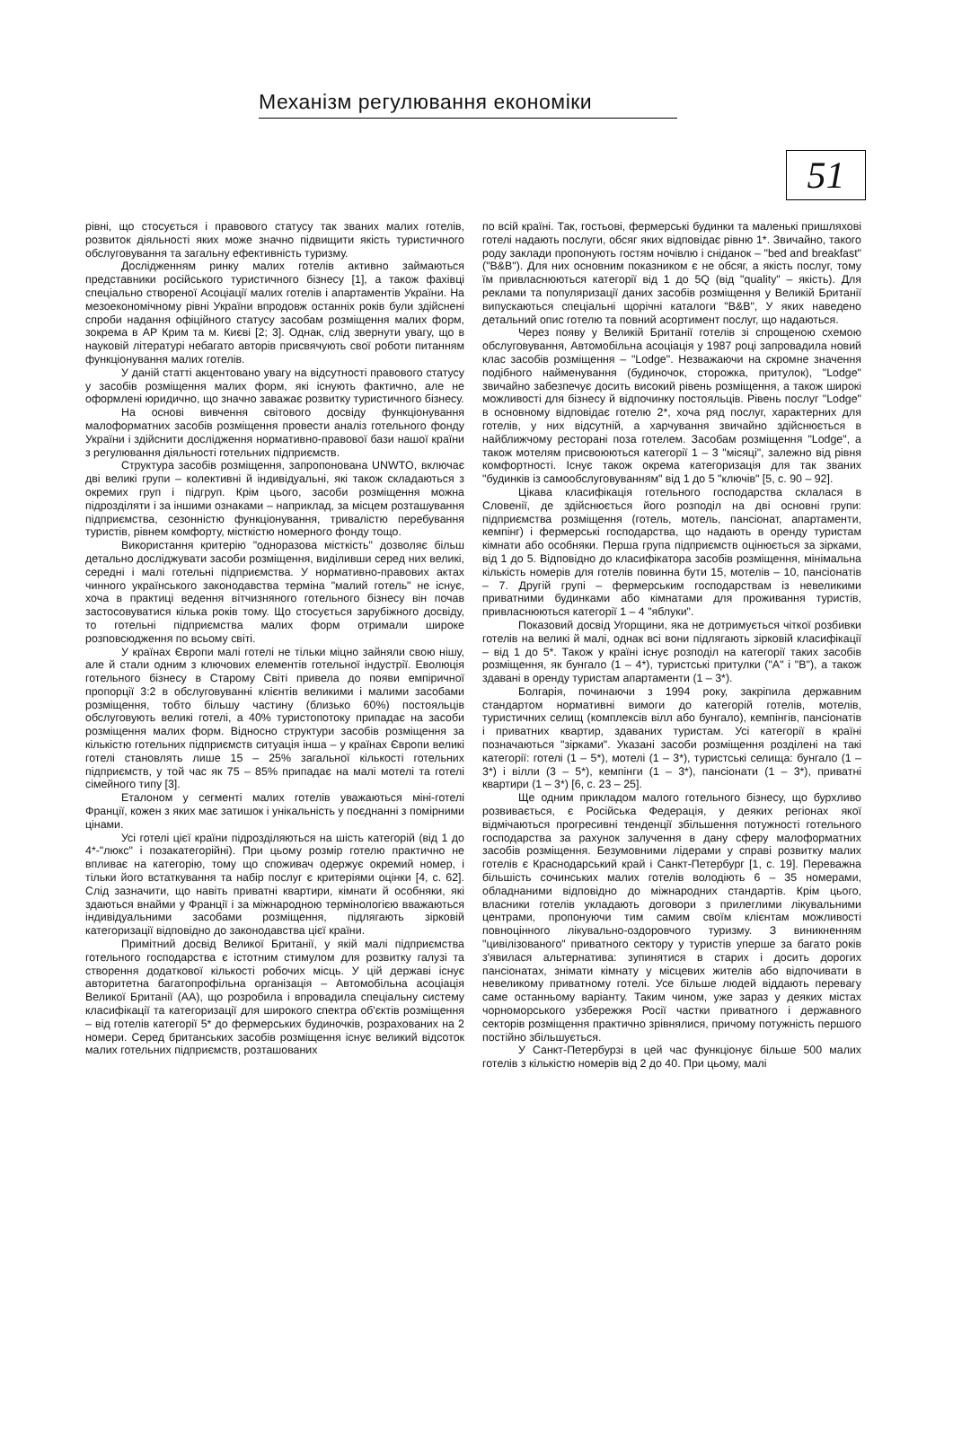Механізм регулювання економіки
51
рівні, що стосується і правового статусу так званих малих готелів, розвиток діяльності яких може значно підвищити якість туристичного обслуговування та загальну ефективність туризму.
Дослідженням ринку малих готелів активно займаються представники російського туристичного бізнесу [1], а також фахівці спеціально створеної Асоціації малих готелів і апартаментів України. На мезоекономічному рівні України впродовж останніх років були здійснені спроби надання офіційного статусу засобам розміщення малих форм, зокрема в АР Крим та м. Києві [2; 3]. Однак, слід звернути увагу, що в науковій літературі небагато авторів присвячують свої роботи питанням функціонування малих готелів.
У даній статті акцентовано увагу на відсутності правового статусу у засобів розміщення малих форм, які існують фактично, але не оформлені юридично, що значно заважає розвитку туристичного бізнесу.
На основі вивчення світового досвіду функціонування малоформатних засобів розміщення провести аналіз готельного фонду України і здійснити дослідження нормативно-правової бази нашої країни з регулювання діяльності готельних підприємств.
Структура засобів розміщення, запропонована UNWTO, включає дві великі групи – колективні й індивідуальні, які також складаються з окремих груп і підгруп. Крім цього, засоби розміщення можна підрозділяти і за іншими ознаками – наприклад, за місцем розташування підприємства, сезонністю функціонування, тривалістю перебування туристів, рівнем комфорту, місткістю номерного фонду тощо.
Використання критерію "одноразова місткість" дозволяє більш детально досліджувати засоби розміщення, виділивши серед них великі, середні і малі готельні підприємства. У нормативно-правових актах чинного українського законодавства терміна "малий готель" не існує, хоча в практиці ведення вітчизняного готельного бізнесу він почав застосовуватися кілька років тому. Що стосується зарубіжного досвіду, то готельні підприємства малих форм отримали широке розповсюдження по всьому світі.
У країнах Європи малі готелі не тільки міцно зайняли свою нішу, але й стали одним з ключових елементів готельної індустрії. Еволюція готельного бізнесу в Старому Світі привела до появи емпіричної пропорції 3:2 в обслуговуванні клієнтів великими і малими засобами розміщення, тобто більшу частину (близько 60%) постояльців обслуговують великі готелі, а 40% туристопотоку припадає на засоби розміщення малих форм. Відносно структури засобів розміщення за кількістю готельних підприємств ситуація інша – у країнах Європи великі готелі становлять лише 15 – 25% загальної кількості готельних підприємств, у той час як 75 – 85% припадає на малі мотелі та готелі сімейного типу [3].
Еталоном у сегменті малих готелів уважаються міні-готелі Франції, кожен з яких має затишок і унікальність у поєднанні з помірними цінами.
Усі готелі цієї країни підрозділяються на шість категорій (від 1 до 4*-"люкс" і позакатегорійні). При цьому розмір готелю практично не впливає на категорію, тому що споживач одержує окремий номер, і тільки його встаткування та набір послуг є критеріями оцінки [4, с. 62]. Слід зазначити, що навіть приватні квартири, кімнати й особняки, які здаються внайми у Франції і за міжнародною термінологією вважаються індивідуальними засобами розміщення, підлягають зірковій категоризації відповідно до законодавства цієї країни.
Примітний досвід Великої Британії, у якій малі підприємства готельного господарства є істотним стимулом для розвитку галузі та створення додаткової кількості робочих місць. У цій державі існує авторитетна багатопрофільна організація – Автомобільна асоціація Великої Британії (АА), що розробила і впровадила спеціальну систему класифікації та категоризації для широкого спектра об'єктів розміщення – від готелів категорії 5* до фермерських будиночків, розрахованих на 2 номери. Серед британських засобів розміщення існує великий відсоток малих готельних підприємств, розташованих
по всій країні. Так, гостьові, фермерські будинки та маленькі пришляхові готелі надають послуги, обсяг яких відповідає рівню 1*. Звичайно, такого роду заклади пропонують гостям ночівлю і сніданок – "bed and breakfast" ("B&B"). Для них основним показником є не обсяг, а якість послуг, тому їм привласнюються категорії від 1 до 5Q (від "quality" – якість). Для реклами та популяризації даних засобів розміщення у Великій Британії випускаються спеціальні щорічні каталоги "B&B", У яких наведено детальний опис готелю та повний асортимент послуг, що надаються.
Через появу у Великій Британії готелів зі спрощеною схемою обслуговування, Автомобільна асоціація у 1987 році запровадила новий клас засобів розміщення – "Lodge". Незважаючи на скромне значення подібного найменування (будиночок, сторожка, притулок), "Lodge" звичайно забезпечує досить високий рівень розміщення, а також широкі можливості для бізнесу й відпочинку постояльців. Рівень послуг "Lodge" в основному відповідає готелю 2*, хоча ряд послуг, характерних для готелів, у них відсутній, а харчування звичайно здійснюється в найближчому ресторані поза готелем. Засобам розміщення "Lodge", а також мотелям присвоюються категорії 1 – 3 "місяці", залежно від рівня комфортності. Існує також окрема категоризація для так званих "будинків із самообслуговуванням" від 1 до 5 "ключів" [5, с. 90 – 92].
Цікава класифікація готельного господарства склалася в Словенії, де здійснюється його розподіл на дві основні групи: підприємства розміщення (готель, мотель, пансіонат, апартаменти, кемпінг) і фермерські господарства, що надають в оренду туристам кімнати або особняки. Перша група підприємств оцінюється за зірками, від 1 до 5. Відповідно до класифікатора засобів розміщення, мінімальна кількість номерів для готелів повинна бути 15, мотелів – 10, пансіонатів – 7. Другій групі – фермерським господарствам із невеликими приватними будинками або кімнатами для проживання туристів, привласнюються категорії 1 – 4 "яблуки".
Показовий досвід Угорщини, яка не дотримується чіткої розбивки готелів на великі й малі, однак всі вони підлягають зірковій класифікації – від 1 до 5*. Також у країні існує розподіл на категорії таких засобів розміщення, як бунгало (1 – 4*), туристські притулки ("А" і "В"), а також здавані в оренду туристам апартаменти (1 – 3*).
Болгарія, починаючи з 1994 року, закріпила державним стандартом нормативні вимоги до категорій готелів, мотелів, туристичних селищ (комплексів вілл або бунгало), кемпінгів, пансіонатів і приватних квартир, здаваних туристам. Усі категорії в країні позначаються "зірками". Указані засоби розміщення розділені на такі категорії: готелі (1 – 5*), мотелі (1 – 3*), туристські селища: бунгало (1 – 3*) і вілли (3 – 5*), кемпінги (1 – 3*), пансіонати (1 – 3*), приватні квартири (1 – 3*) [6, с. 23 – 25].
Ще одним прикладом малого готельного бізнесу, що бурхливо розвивається, є Російська Федерація, у деяких регіонах якої відмічаються прогресивні тенденції збільшення потужності готельного господарства за рахунок залучення в дану сферу малоформатних засобів розміщення. Безумовними лідерами у справі розвитку малих готелів є Краснодарський край і Санкт-Петербург [1, с. 19]. Переважна більшість сочинських малих готелів володіють 6 – 35 номерами, обладнаними відповідно до міжнародних стандартів. Крім цього, власники готелів укладають договори з прилеглими лікувальними центрами, пропонуючи тим самим своїм клієнтам можливості повноцінного лікувально-оздоровчого туризму. З виникненням "цивілізованого" приватного сектору у туристів уперше за багато років з'явилася альтернатива: зупинятися в старих і досить дорогих пансіонатах, знімати кімнату у місцевих жителів або відпочивати в невеликому приватному готелі. Усе більше людей віддають перевагу саме останньому варіанту. Таким чином, уже зараз у деяких містах чорноморського узбережжя Росії частки приватного і державного секторів розміщення практично зрівнялися, причому потужність першого постійно збільшується.
У Санкт-Петербурзі в цей час функціонує більше 500 малих готелів з кількістю номерів від 2 до 40. При цьому, малі